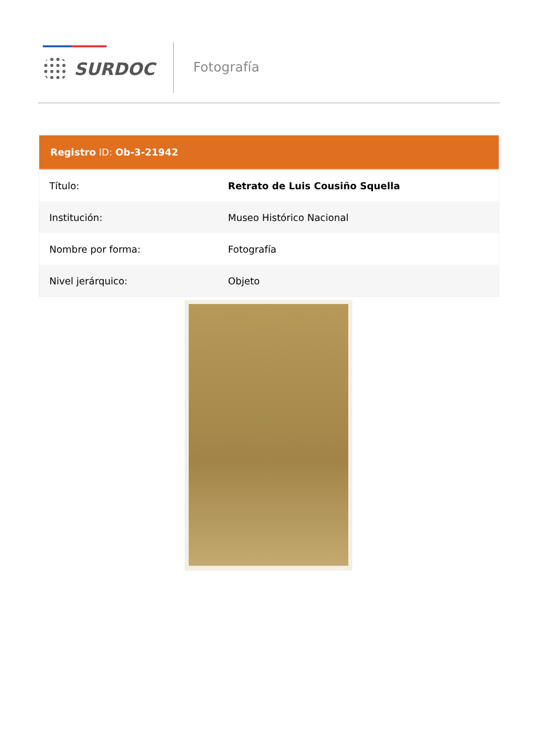SURDOC Fotografía
Registro ID: Ob-3-21942
| Título: | Retrato de Luis Cousiño Squella |
| Institución: | Museo Histórico Nacional |
| Nombre por forma: | Fotografía |
| Nivel jerárquico: | Objeto |